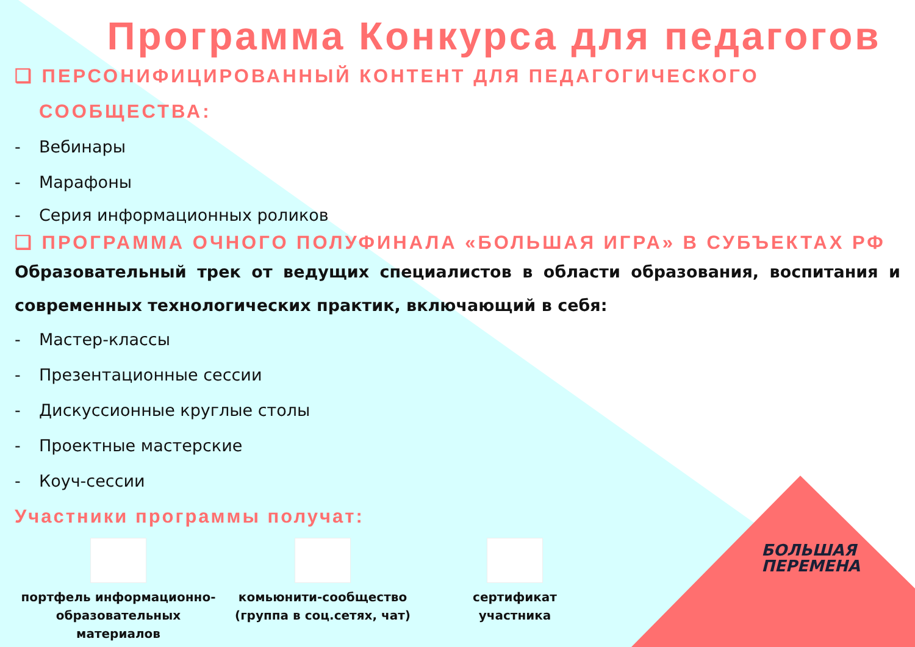Программа Конкурса для педагогов
❑ ПЕРСОНИФИЦИРОВАННЫЙ КОНТЕНТ ДЛЯ ПЕДАГОГИЧЕСКОГО
СООБЩЕСТВА:
- Вебинары
- Марафоны
- Серия информационных роликов
❑ ПРОГРАММА ОЧНОГО ПОЛУФИНАЛА «БОЛЬШАЯ ИГРА» В СУБЪЕКТАХ РФ
Образовательный трек от ведущих специалистов в области образования, воспитания и современных технологических практик, включающий в себя:
- Мастер-классы
- Презентационные сессии
- Дискуссионные круглые столы
- Проектные мастерские
- Коуч-сессии
Участники программы получат:
портфель информационно-
образовательных материалов
комьюнити-сообщество
(группа в соц.сетях, чат)
сертификат
участника
БОЛЬШАЯ
ПЕРЕМЕНА